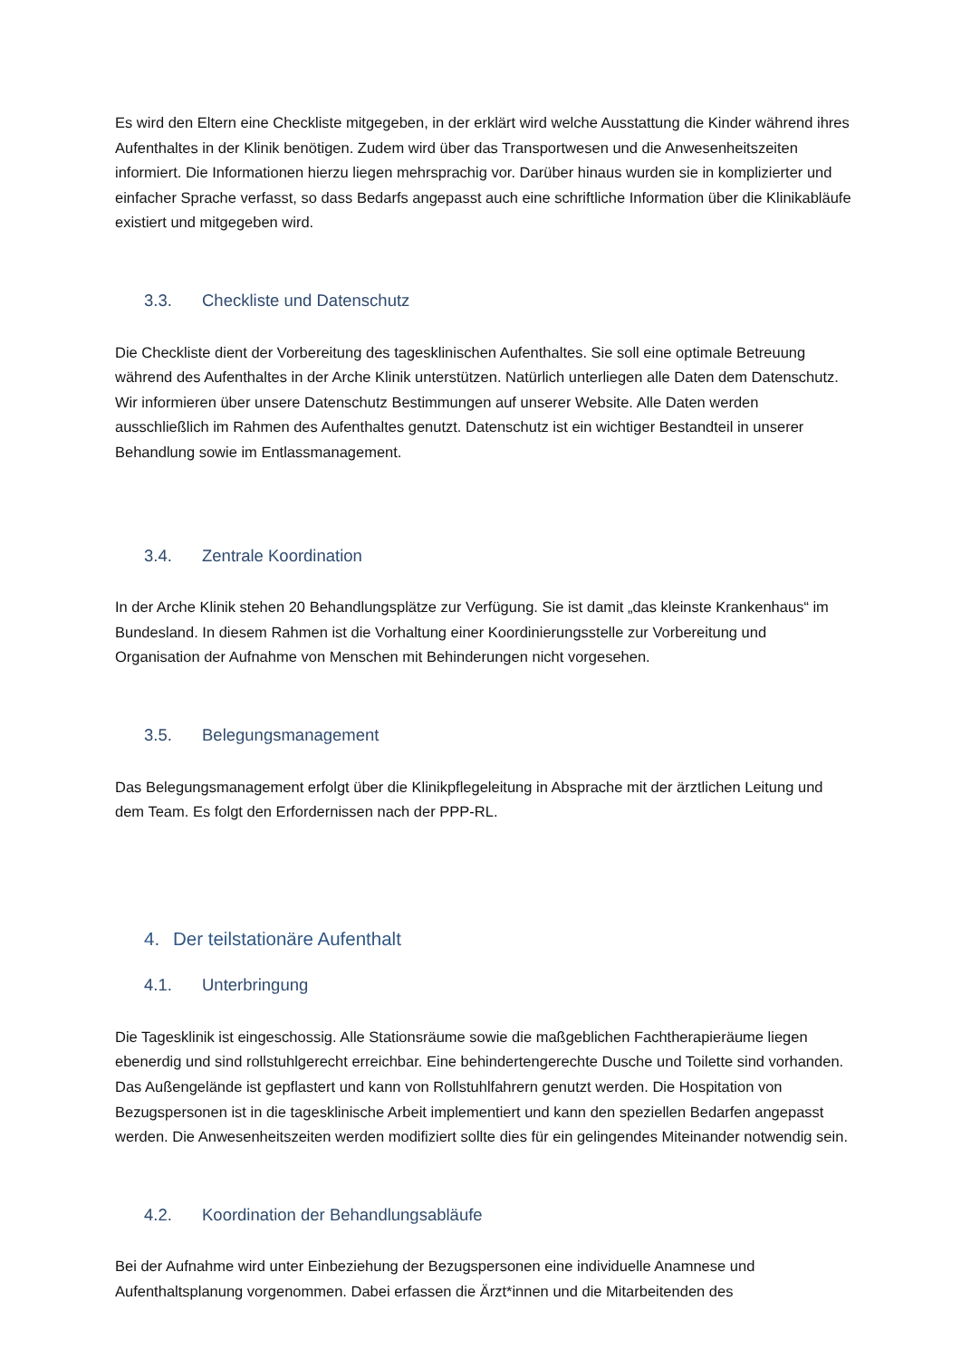Es wird den Eltern eine Checkliste mitgegeben, in der erklärt wird welche Ausstattung die Kinder während ihres Aufenthaltes in der Klinik benötigen. Zudem wird über das Transportwesen und die Anwesenheitszeiten informiert. Die Informationen hierzu liegen mehrsprachig vor. Darüber hinaus wurden sie in komplizierter und einfacher Sprache verfasst, so dass Bedarfs angepasst auch eine schriftliche Information über die Klinikabläufe existiert und mitgegeben wird.
3.3. Checkliste und Datenschutz
Die Checkliste dient der Vorbereitung des tagesklinischen Aufenthaltes. Sie soll eine optimale Betreuung während des Aufenthaltes in der Arche Klinik unterstützen. Natürlich unterliegen alle Daten dem Datenschutz. Wir informieren über unsere Datenschutz Bestimmungen auf unserer Website. Alle Daten werden ausschließlich im Rahmen des Aufenthaltes genutzt. Datenschutz ist ein wichtiger Bestandteil in unserer Behandlung sowie im Entlassmanagement.
3.4. Zentrale Koordination
In der Arche Klinik stehen 20 Behandlungsplätze zur Verfügung. Sie ist damit „das kleinste Krankenhaus“ im Bundesland. In diesem Rahmen ist die Vorhaltung einer Koordinierungsstelle zur Vorbereitung und Organisation der Aufnahme von Menschen mit Behinderungen nicht vorgesehen.
3.5. Belegungsmanagement
Das Belegungsmanagement erfolgt über die Klinikpflegeleitung in Absprache mit der ärztlichen Leitung und dem Team. Es folgt den Erfordernissen nach der PPP-RL.
4. Der teilstationäre Aufenthalt
4.1. Unterbringung
Die Tagesklinik ist eingeschossig. Alle Stationsräume sowie die maßgeblichen Fachtherapieräume liegen ebenerdig und sind rollstuhlgerecht erreichbar. Eine behindertengerechte Dusche und Toilette sind vorhanden. Das Außengelände ist gepflastert und kann von Rollstuhlfahrern genutzt werden. Die Hospitation von Bezugspersonen ist in die tagesklinische Arbeit implementiert und kann den speziellen Bedarfen angepasst werden. Die Anwesenheitszeiten werden modifiziert sollte dies für ein gelingendes Miteinander notwendig sein.
4.2. Koordination der Behandlungsabläufe
Bei der Aufnahme wird unter Einbeziehung der Bezugspersonen eine individuelle Anamnese und Aufenthaltsplanung vorgenommen. Dabei erfassen die Ärzt*innen und die Mitarbeitenden des